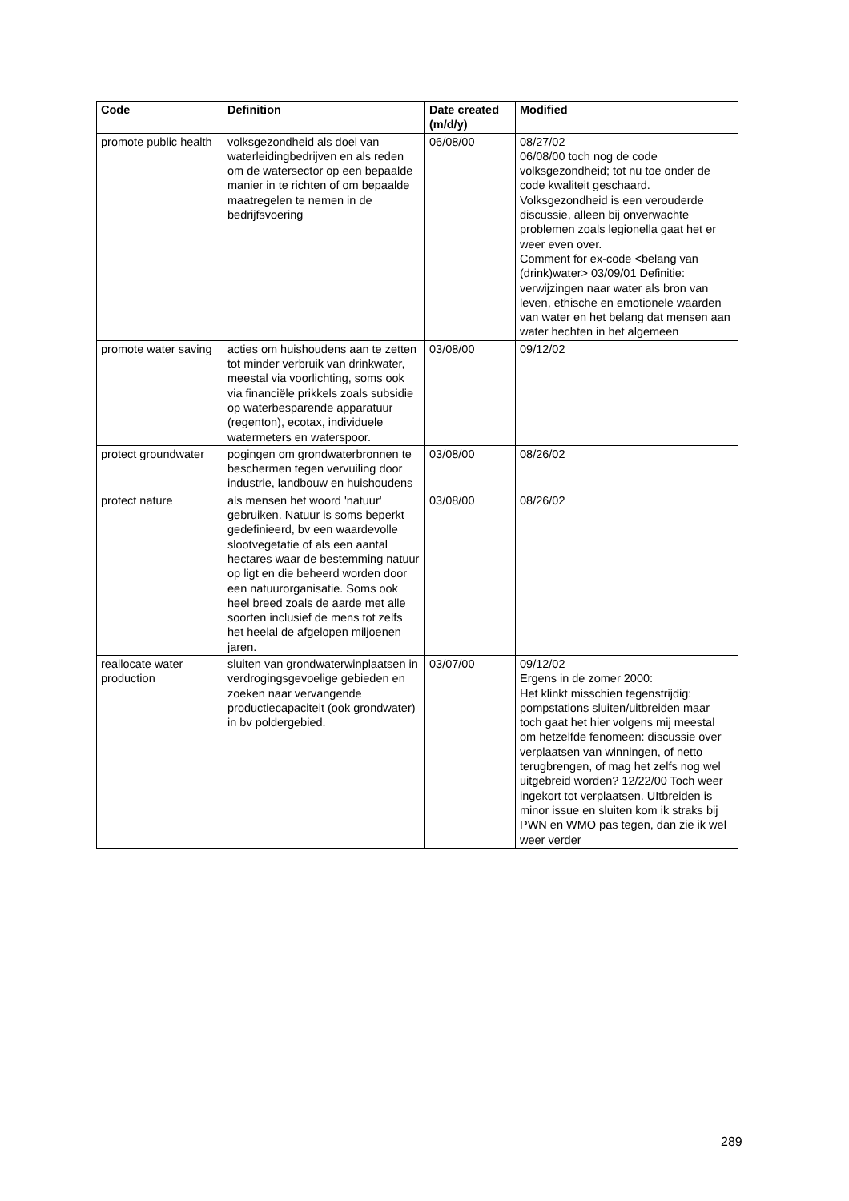| Code | Definition | Date created (m/d/y) | Modified |
| --- | --- | --- | --- |
| promote public health | volksgezondheid als doel van waterleidingbedrijven en als reden om de watersector op een bepaalde manier in te richten of om bepaalde maatregelen te nemen in de bedrijfsvoering | 06/08/00 | 08/27/02 06/08/00 toch nog de code volksgezondheid; tot nu toe onder de code kwaliteit geschaard. Volksgezondheid is een verouderde discussie, alleen bij onverwachte problemen zoals legionella gaat het er weer even over. Comment for ex-code <belang van (drink)water> 03/09/01 Definitie: verwijzingen naar water als bron van leven, ethische en emotionele waarden van water en het belang dat mensen aan water hechten in het algemeen |
| promote water saving | acties om huishoudens aan te zetten tot minder verbruik van drinkwater, meestal via voorlichting, soms ook via financiële prikkels zoals subsidie op waterbesparende apparatuur (regenton), ecotax, individuele watermeters en waterspoor. | 03/08/00 | 09/12/02 |
| protect groundwater | pogingen om grondwaterbronnen te beschermen tegen vervuiling door industrie, landbouw en huishoudens | 03/08/00 | 08/26/02 |
| protect nature | als mensen het woord 'natuur' gebruiken. Natuur is soms beperkt gedefinieerd, bv een waardevolle slootvegetatie of als een aantal hectares waar de bestemming natuur op ligt en die beheerd worden door een natuurorganisatie. Soms ook heel breed zoals de aarde met alle soorten inclusief de mens tot zelfs het heelal de afgelopen miljoenen jaren. | 03/08/00 | 08/26/02 |
| reallocate water production | sluiten van grondwaterwinplaatsen in verdrogingsgevoelige gebieden en zoeken naar vervangende productiecapaciteit (ook grondwater) in bv poldergebied. | 03/07/00 | 09/12/02 Ergens in de zomer 2000: Het klinkt misschien tegenstrijdig: pompstations sluiten/uitbreiden maar toch gaat het hier volgens mij meestal om hetzelfde fenomeen: discussie over verplaatsen van winningen, of netto terugbrengen, of mag het zelfs nog wel uitgebreid worden? 12/22/00 Toch weer ingekort tot verplaatsen. UItbreiden is minor issue en sluiten kom ik straks bij PWN en WMO pas tegen, dan zie ik wel weer verder |
289